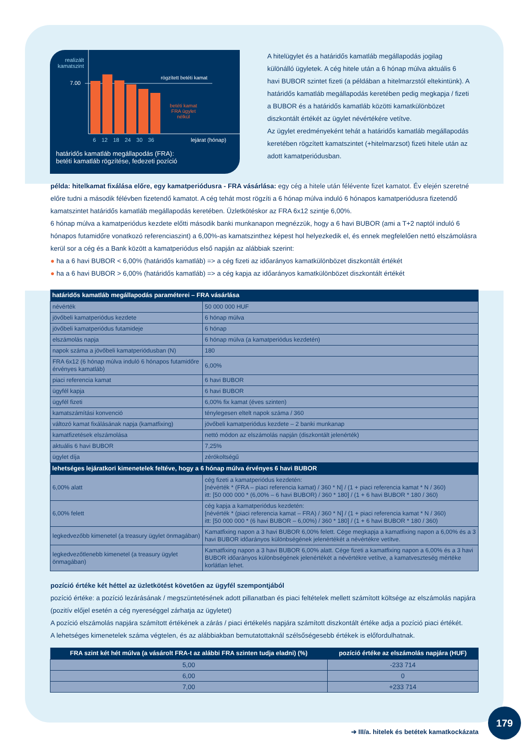realizált kamatszint
7.00
rögzített betéti kamat
betéti kamat
FRA ügylet
nélkül
6 12 18 24 30 36 lejárat (hónap)
határidős kamatláb megállapodás (FRA):
betéti kamatláb rögzítése, fedezeti pozíció
A hitelügylet és a határidős kamatláb megállapodás jogilag különálló ügyletek. A cég hitele után a 6 hónap múlva aktuális 6 havi BUBOR szintet fizeti (a példában a hitelmarzstól eltekintünk). A határidős kamatláb megállapodás keretében pedig megkapja / fizeti a BUBOR és a határidős kamatláb közötti kamatkülönbözet diszkontált értékét az ügylet névértékére vetítve.
Az ügylet eredményeként tehát a határidős kamatláb megállapodás keretében rögzített kamatszintet (+hitelmarzsot) fizeti hitele után az adott kamatperiódusban.
példa: hitelkamat fixálása előre, egy kamatperiódusra - FRA vásárlása: egy cég a hitele után félévente fizet kamatot. Év elején szeretné előre tudni a második félévben fizetendő kamatot. A cég tehát most rögzíti a 6 hónap múlva induló 6 hónapos kamatperiódusra fizetendő kamatszintet határidős kamatláb megállapodás keretében. Üzletkötéskor az FRA 6x12 szintje 6,00%.
6 hónap múlva a kamatperiódus kezdete előtti második banki munkanapon megnézzük, hogy a 6 havi BUBOR (ami a T+2 naptól induló 6 hónapos futamidőre vonatkozó referenciaszint) a 6,00%-as kamatszinthez képest hol helyezkedik el, és ennek megfelelően nettó elszámolásra kerül sor a cég és a Bank között a kamatperiódus első napján az alábbiak szerint:
● ha a 6 havi BUBOR < 6,00% (határidős kamatláb) => a cég fizeti az időarányos kamatkülönbözet diszkontált értékét
● ha a 6 havi BUBOR > 6,00% (határidős kamatláb) => a cég kapja az időarányos kamatkülönbözet diszkontált értékét
| határidős kamatláb megállapodás paraméterei – FRA vásárlása | |
| --- | --- |
| névérték | 50 000 000 HUF |
| jövőbeli kamatperiódus kezdete | 6 hónap múlva |
| jövőbeli kamatperiódus futamideje | 6 hónap |
| elszámolás napja | 6 hónap múlva (a kamatperiódus kezdetén) |
| napok száma a jövőbeli kamatperiódusban (N) | 180 |
| FRA 6x12 (6 hónap múlva induló 6 hónapos futamidőre érvényes kamatláb) | 6,00% |
| piaci referencia kamat | 6 havi BUBOR |
| ügyfél kapja | 6 havi BUBOR |
| ügyfél fizeti | 6,00% fix kamat (éves szinten) |
| kamatszámítási konvenció | ténylegesen eltelt napok száma / 360 |
| változó kamat fixálásának napja (kamatfixing) | jövőbeli kamatperiódus kezdete – 2 banki munkanap |
| kamatfizetések elszámolása | nettó módon az elszámolás napján (diszkontált jelenérték) |
| aktuális 6 havi BUBOR | 7,25% |
| ügylet díja | zérókoltségű |
| lehetséges lejáratkori kimenetelek feltéve, hogy a 6 hónap múlva érvényes 6 havi BUBOR | |
| 6,00% alatt | cég fizeti a kamatperiódus kezdetén: [névérték * (FRA – piaci referencia kamat) / 360 * N] / (1 + piaci referencia kamat * N / 360) itt: [50 000 000 * (6,00% – 6 havi BUBOR) / 360 * 180] / (1 + 6 havi BUBOR * 180 / 360) |
| 6,00% felett | cég kapja a kamatperiódus kezdetén: [névérték * (piaci referencia kamat – FRA) / 360 * N] / (1 + piaci referencia kamat * N / 360) itt: [50 000 000 * (6 havi BUBOR – 6,00%) / 360 * 180] / (1 + 6 havi BUBOR * 180 / 360) |
| legkedvezőbb kimenetel (a treasury ügylet önmagában) | Kamatfixing napon a 3 havi BUBOR 6,00% felett. Cége megkapja a kamatfixing napon a 6,00% és a 3 havi BUBOR időarányos különbségének jelenértékét a névértékre vetítve. |
| legkedvezőtlenebb kimenetel (a treasury ügylet önmagában) | Kamatfixing napon a 3 havi BUBOR 6,00% alatt. Cége fizeti a kamatfixing napon a 6,00% és a 3 havi BUBOR időarányos különbségének jelenértékét a névértékre vetítve, a kamatveszteség mértéke korlátlan lehet. |
pozíció értéke két héttel az üzletkötést követően az ügyfél szempontjából
pozíció értéke: a pozíció lezárásának / megszüntetésének adott pillanatban és piaci feltételek mellett számított költsége az elszámolás napjára (pozitív előjel esetén a cég nyereséggel zárhatja az ügyletet)
A pozíció elszámolás napjára számított értékének a zárás / piaci értékelés napjára számított diszkontált értéke adja a pozíció piaci értékét.
A lehetséges kimenetelek száma végtelen, és az alábbiakban bemutatottaknál szélsőségesebb értékek is előfordulhatnak.
| FRA szint két hét múlva (a vásárolt FRA-t az alábbi FRA szinten tudja eladni) (%) | pozíció értéke az elszámolás napjára (HUF) |
| --- | --- |
| 5,00 | -233 714 |
| 6,00 | 0 |
| 7,00 | +233 714 |
179
➔ III/a. hitelek és betétek kamatkockázata